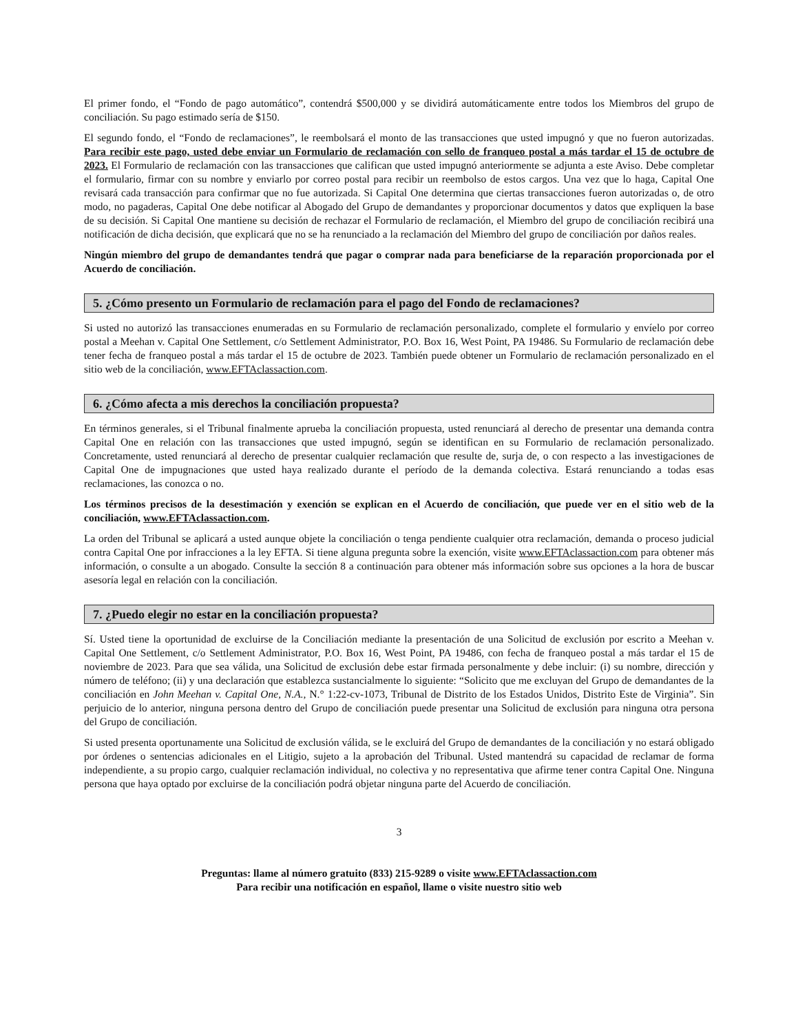El primer fondo, el “Fondo de pago automático”, contendrá $500,000 y se dividirá automáticamente entre todos los Miembros del grupo de conciliación. Su pago estimado sería de $150.
El segundo fondo, el “Fondo de reclamaciones”, le reembolsará el monto de las transacciones que usted impugnó y que no fueron autorizadas. Para recibir este pago, usted debe enviar un Formulario de reclamación con sello de franqueo postal a más tardar el 15 de octubre de 2023. El Formulario de reclamación con las transacciones que califican que usted impugnó anteriormente se adjunta a este Aviso. Debe completar el formulario, firmar con su nombre y enviarlo por correo postal para recibir un reembolso de estos cargos. Una vez que lo haga, Capital One revisará cada transacción para confirmar que no fue autorizada. Si Capital One determina que ciertas transacciones fueron autorizadas o, de otro modo, no pagaderas, Capital One debe notificar al Abogado del Grupo de demandantes y proporcionar documentos y datos que expliquen la base de su decisión. Si Capital One mantiene su decisión de rechazar el Formulario de reclamación, el Miembro del grupo de conciliación recibirá una notificación de dicha decisión, que explicará que no se ha renunciado a la reclamación del Miembro del grupo de conciliación por daños reales.
Ningún miembro del grupo de demandantes tendrá que pagar o comprar nada para beneficiarse de la reparación proporcionada por el Acuerdo de conciliación.
5. ¿Cómo presento un Formulario de reclamación para el pago del Fondo de reclamaciones?
Si usted no autorizó las transacciones enumeradas en su Formulario de reclamación personalizado, complete el formulario y envíelo por correo postal a Meehan v. Capital One Settlement, c/o Settlement Administrator, P.O. Box 16, West Point, PA 19486. Su Formulario de reclamación debe tener fecha de franqueo postal a más tardar el 15 de octubre de 2023. También puede obtener un Formulario de reclamación personalizado en el sitio web de la conciliación, www.EFTAclassaction.com.
6. ¿Cómo afecta a mis derechos la conciliación propuesta?
En términos generales, si el Tribunal finalmente aprueba la conciliación propuesta, usted renunciará al derecho de presentar una demanda contra Capital One en relación con las transacciones que usted impugnó, según se identifican en su Formulario de reclamación personalizado. Concretamente, usted renunciará al derecho de presentar cualquier reclamación que resulte de, surja de, o con respecto a las investigaciones de Capital One de impugnaciones que usted haya realizado durante el período de la demanda colectiva. Estará renunciando a todas esas reclamaciones, las conozca o no.
Los términos precisos de la desestimación y exención se explican en el Acuerdo de conciliación, que puede ver en el sitio web de la conciliación, www.EFTAclassaction.com.
La orden del Tribunal se aplicará a usted aunque objete la conciliación o tenga pendiente cualquier otra reclamación, demanda o proceso judicial contra Capital One por infracciones a la ley EFTA. Si tiene alguna pregunta sobre la exención, visite www.EFTAclassaction.com para obtener más información, o consulte a un abogado. Consulte la sección 8 a continuación para obtener más información sobre sus opciones a la hora de buscar asesoría legal en relación con la conciliación.
7. ¿Puedo elegir no estar en la conciliación propuesta?
Sí. Usted tiene la oportunidad de excluirse de la Conciliación mediante la presentación de una Solicitud de exclusión por escrito a Meehan v. Capital One Settlement, c/o Settlement Administrator, P.O. Box 16, West Point, PA 19486, con fecha de franqueo postal a más tardar el 15 de noviembre de 2023. Para que sea válida, una Solicitud de exclusión debe estar firmada personalmente y debe incluir: (i) su nombre, dirección y número de teléfono; (ii) y una declaración que establezca sustancialmente lo siguiente: “Solicito que me excluyan del Grupo de demandantes de la conciliación en John Meehan v. Capital One, N.A., N.° 1:22-cv-1073, Tribunal de Distrito de los Estados Unidos, Distrito Este de Virginia”. Sin perjuicio de lo anterior, ninguna persona dentro del Grupo de conciliación puede presentar una Solicitud de exclusión para ninguna otra persona del Grupo de conciliación.
Si usted presenta oportunamente una Solicitud de exclusión válida, se le excluirá del Grupo de demandantes de la conciliación y no estará obligado por órdenes o sentencias adicionales en el Litigio, sujeto a la aprobación del Tribunal. Usted mantendrá su capacidad de reclamar de forma independiente, a su propio cargo, cualquier reclamación individual, no colectiva y no representativa que afirme tener contra Capital One. Ninguna persona que haya optado por excluirse de la conciliación podrá objetar ninguna parte del Acuerdo de conciliación.
3
Preguntas: llame al número gratuito (833) 215-9289 o visite www.EFTAclassaction.com
Para recibir una notificación en español, llame o visite nuestro sitio web